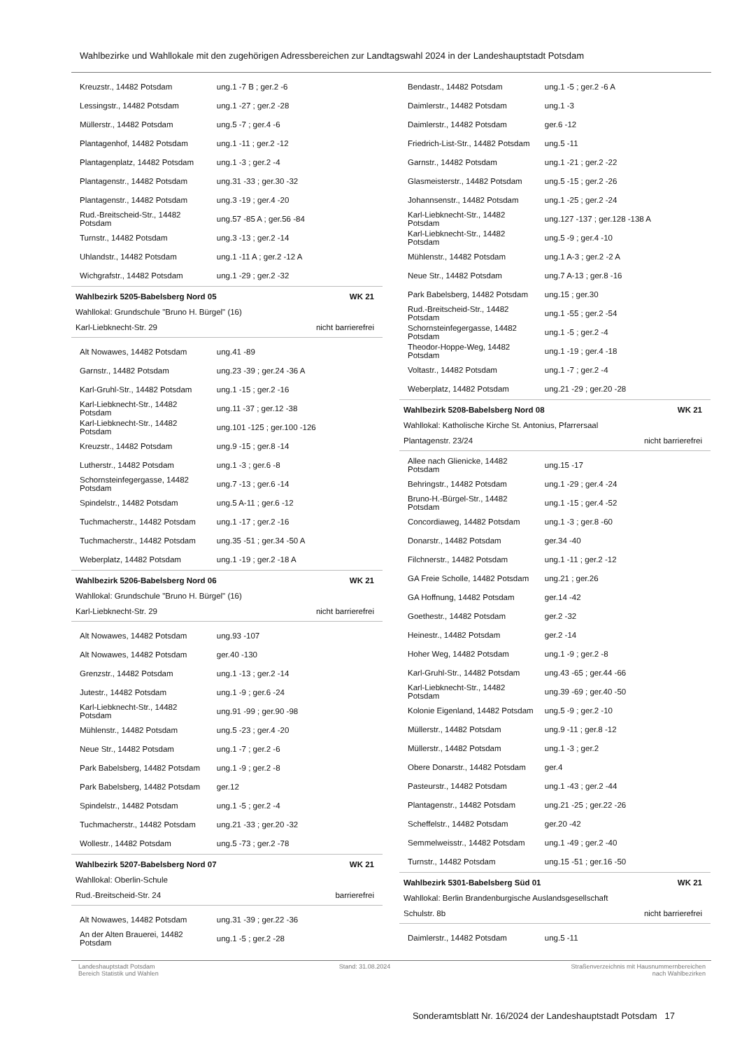Wahlbezirke und Wahllokale mit den zugehörigen Adressbereichen zur Landtagswahl 2024 in der Landeshauptstadt Potsdam
| Kreuzstr., 14482 Potsdam | ung.1 -7 B ; ger.2 -6 |
| Lessingstr., 14482 Potsdam | ung.1 -27 ; ger.2 -28 |
| Müllerstr., 14482 Potsdam | ung.5 -7 ; ger.4 -6 |
| Plantagenhof, 14482 Potsdam | ung.1 -11 ; ger.2 -12 |
| Plantagenplatz, 14482 Potsdam | ung.1 -3 ; ger.2 -4 |
| Plantagenstr., 14482 Potsdam | ung.31 -33 ; ger.30 -32 |
| Plantagenstr., 14482 Potsdam | ung.3 -19 ; ger.4 -20 |
| Rud.-Breitscheid-Str., 14482 Potsdam | ung.57 -85 A ; ger.56 -84 |
| Turnstr., 14482 Potsdam | ung.3 -13 ; ger.2 -14 |
| Uhlandstr., 14482 Potsdam | ung.1 -11 A ; ger.2 -12 A |
| Wichgrafstr., 14482 Potsdam | ung.1 -29 ; ger.2 -32 |
Wahlbezirk 5205-Babelsberg Nord 05 WK 21
Wahllokal: Grundschule "Bruno H. Bürgel" (16)
Karl-Liebknecht-Str. 29 nicht barrierefrei
| Alt Nowawes, 14482 Potsdam | ung.41 -89 |
| Garnstr., 14482 Potsdam | ung.23 -39 ; ger.24 -36 A |
| Karl-Gruhl-Str., 14482 Potsdam | ung.1 -15 ; ger.2 -16 |
| Karl-Liebknecht-Str., 14482 Potsdam | ung.11 -37 ; ger.12 -38 |
| Karl-Liebknecht-Str., 14482 Potsdam | ung.101 -125 ; ger.100 -126 |
| Kreuzstr., 14482 Potsdam | ung.9 -15 ; ger.8 -14 |
| Lutherstr., 14482 Potsdam | ung.1 -3 ; ger.6 -8 |
| Schornsteinfegergasse, 14482 Potsdam | ung.7 -13 ; ger.6 -14 |
| Spindelstr., 14482 Potsdam | ung.5 A-11 ; ger.6 -12 |
| Tuchmacherstr., 14482 Potsdam | ung.1 -17 ; ger.2 -16 |
| Tuchmacherstr., 14482 Potsdam | ung.35 -51 ; ger.34 -50 A |
| Weberplatz, 14482 Potsdam | ung.1 -19 ; ger.2 -18 A |
Wahlbezirk 5206-Babelsberg Nord 06 WK 21
Wahllokal: Grundschule "Bruno H. Bürgel" (16)
Karl-Liebknecht-Str. 29 nicht barrierefrei
| Alt Nowawes, 14482 Potsdam | ung.93 -107 |
| Alt Nowawes, 14482 Potsdam | ger.40 -130 |
| Grenzstr., 14482 Potsdam | ung.1 -13 ; ger.2 -14 |
| Jutestr., 14482 Potsdam | ung.1 -9 ; ger.6 -24 |
| Karl-Liebknecht-Str., 14482 Potsdam | ung.91 -99 ; ger.90 -98 |
| Mühlenstr., 14482 Potsdam | ung.5 -23 ; ger.4 -20 |
| Neue Str., 14482 Potsdam | ung.1 -7 ; ger.2 -6 |
| Park Babelsberg, 14482 Potsdam | ung.1 -9 ; ger.2 -8 |
| Park Babelsberg, 14482 Potsdam | ger.12 |
| Spindelstr., 14482 Potsdam | ung.1 -5 ; ger.2 -4 |
| Tuchmacherstr., 14482 Potsdam | ung.21 -33 ; ger.20 -32 |
| Wollestr., 14482 Potsdam | ung.5 -73 ; ger.2 -78 |
Wahlbezirk 5207-Babelsberg Nord 07 WK 21
Wahllokal: Oberlin-Schule
Rud.-Breitscheid-Str. 24 barrierefrei
| Alt Nowawes, 14482 Potsdam | ung.31 -39 ; ger.22 -36 |
| An der Alten Brauerei, 14482 Potsdam | ung.1 -5 ; ger.2 -28 |
| Bendastr., 14482 Potsdam | ung.1 -5 ; ger.2 -6 A |
| Daimlerstr., 14482 Potsdam | ung.1 -3 |
| Daimlerstr., 14482 Potsdam | ger.6 -12 |
| Friedrich-List-Str., 14482 Potsdam | ung.5 -11 |
| Garnstr., 14482 Potsdam | ung.1 -21 ; ger.2 -22 |
| Glasmeisterstr., 14482 Potsdam | ung.5 -15 ; ger.2 -26 |
| Johannsenstr., 14482 Potsdam | ung.1 -25 ; ger.2 -24 |
| Karl-Liebknecht-Str., 14482 Potsdam | ung.127 -137 ; ger.128 -138 A |
| Karl-Liebknecht-Str., 14482 Potsdam | ung.5 -9 ; ger.4 -10 |
| Mühlenstr., 14482 Potsdam | ung.1 A-3 ; ger.2 -2 A |
| Neue Str., 14482 Potsdam | ung.7 A-13 ; ger.8 -16 |
| Park Babelsberg, 14482 Potsdam | ung.15 ; ger.30 |
| Rud.-Breitscheid-Str., 14482 Potsdam | ung.1 -55 ; ger.2 -54 |
| Schornsteinfegergasse, 14482 Potsdam | ung.1 -5 ; ger.2 -4 |
| Theodor-Hoppe-Weg, 14482 Potsdam | ung.1 -19 ; ger.4 -18 |
| Voltastr., 14482 Potsdam | ung.1 -7 ; ger.2 -4 |
| Weberplatz, 14482 Potsdam | ung.21 -29 ; ger.20 -28 |
Wahlbezirk 5208-Babelsberg Nord 08 WK 21
Wahllokal: Katholische Kirche St. Antonius, Pfarrersaal
Plantagenstr. 23/24 nicht barrierefrei
| Allee nach Glienicke, 14482 Potsdam | ung.15 -17 |
| Behringstr., 14482 Potsdam | ung.1 -29 ; ger.4 -24 |
| Bruno-H.-Bürgel-Str., 14482 Potsdam | ung.1 -15 ; ger.4 -52 |
| Concordiaweg, 14482 Potsdam | ung.1 -3 ; ger.8 -60 |
| Donarstr., 14482 Potsdam | ger.34 -40 |
| Filchnerstr., 14482 Potsdam | ung.1 -11 ; ger.2 -12 |
| GA Freie Scholle, 14482 Potsdam | ung.21 ; ger.26 |
| GA Hoffnung, 14482 Potsdam | ger.14 -42 |
| Goethestr., 14482 Potsdam | ger.2 -32 |
| Heinestr., 14482 Potsdam | ger.2 -14 |
| Hoher Weg, 14482 Potsdam | ung.1 -9 ; ger.2 -8 |
| Karl-Gruhl-Str., 14482 Potsdam | ung.43 -65 ; ger.44 -66 |
| Karl-Liebknecht-Str., 14482 Potsdam | ung.39 -69 ; ger.40 -50 |
| Kolonie Eigenland, 14482 Potsdam | ung.5 -9 ; ger.2 -10 |
| Müllerstr., 14482 Potsdam | ung.9 -11 ; ger.8 -12 |
| Müllerstr., 14482 Potsdam | ung.1 -3 ; ger.2 |
| Obere Donarstr., 14482 Potsdam | ger.4 |
| Pasteurstr., 14482 Potsdam | ung.1 -43 ; ger.2 -44 |
| Plantagenstr., 14482 Potsdam | ung.21 -25 ; ger.22 -26 |
| Scheffelstr., 14482 Potsdam | ger.20 -42 |
| Semmelweisstr., 14482 Potsdam | ung.1 -49 ; ger.2 -40 |
| Turnstr., 14482 Potsdam | ung.15 -51 ; ger.16 -50 |
Wahlbezirk 5301-Babelsberg Süd 01 WK 21
Wahllokal: Berlin Brandenburgische Auslandsgesellschaft
Schulstr. 8b nicht barrierefrei
| Daimlerstr., 14482 Potsdam | ung.5 -11 |
Landeshauptstadt Potsdam
Bereich Statistik und Wahlen
Stand: 31.08.2024 Straßenverzeichnis mit Hausnummernbereichen
nach Wahlbezirken
Sonderamtsblatt Nr. 16/2024 der Landeshauptstadt Potsdam 17